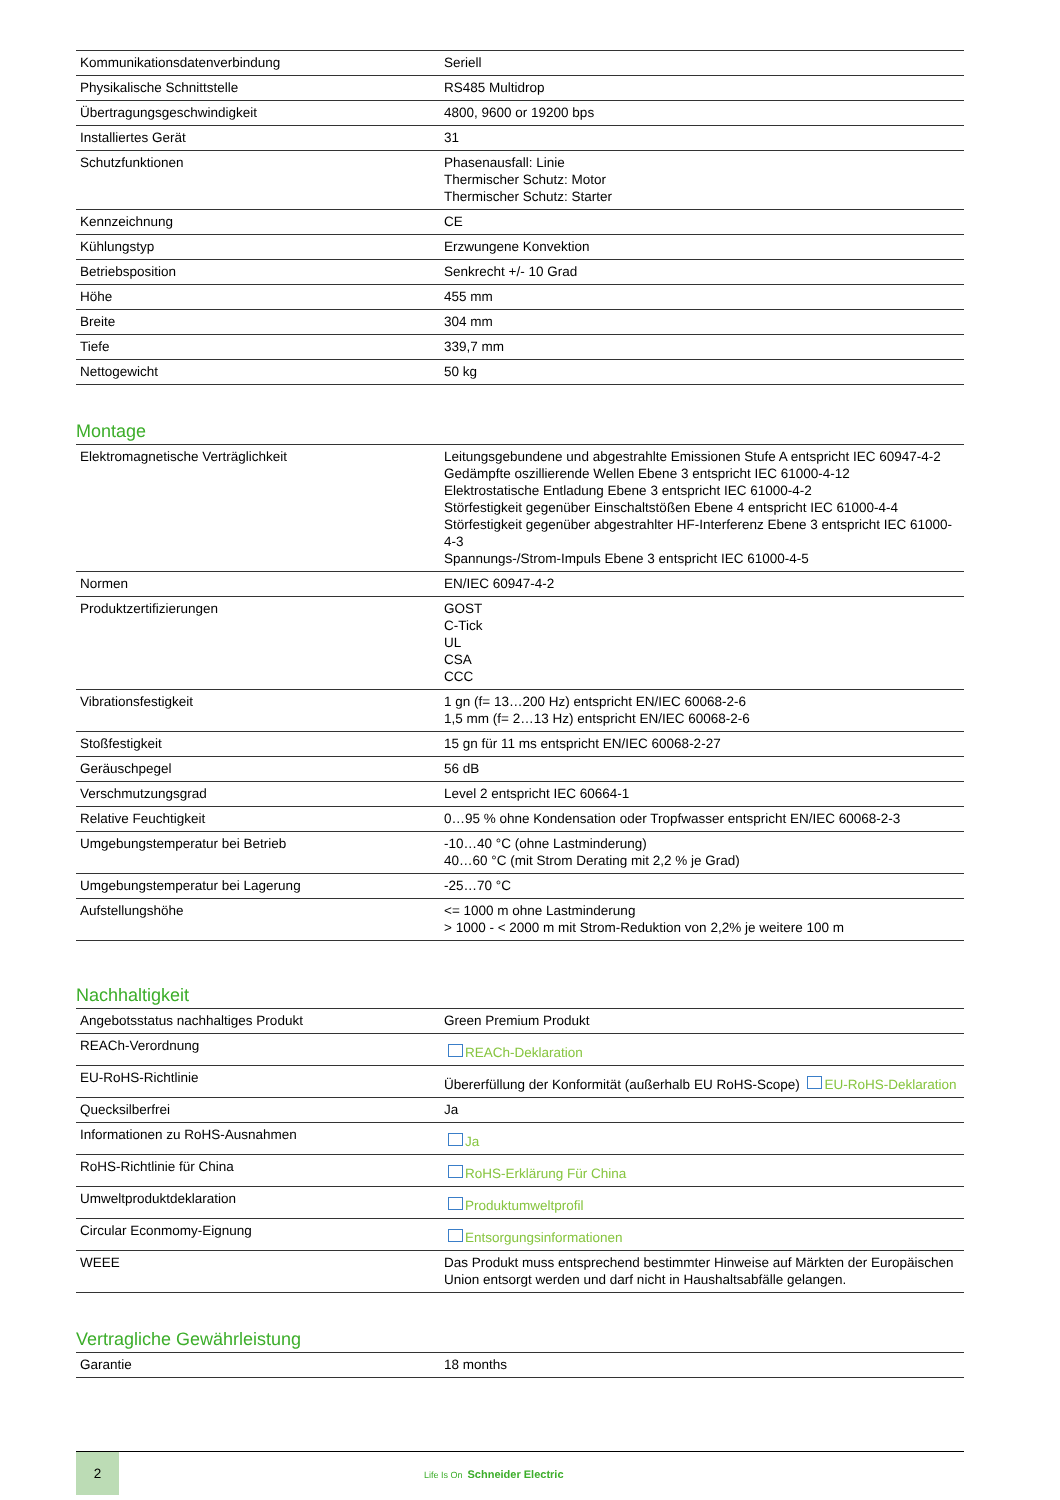| Kommunikationsdatenverbindung | Seriell |
| Physikalische Schnittstelle | RS485 Multidrop |
| Übertragungsgeschwindigkeit | 4800, 9600 or 19200 bps |
| Installiertes Gerät | 31 |
| Schutzfunktionen | Phasenausfall: Linie Thermischer Schutz: Motor Thermischer Schutz: Starter |
| Kennzeichnung | CE |
| Kühlungstyp | Erzwungene Konvektion |
| Betriebsposition | Senkrecht +/- 10 Grad |
| Höhe | 455 mm |
| Breite | 304 mm |
| Tiefe | 339,7 mm |
| Nettogewicht | 50 kg |
Montage
| Elektromagnetische Verträglichkeit | Leitungsgebundene und abgestrahlte Emissionen Stufe A entspricht IEC 60947-4-2 Gedämpfte oszillierende Wellen Ebene 3 entspricht IEC 61000-4-12 Elektrostatische Entladung Ebene 3 entspricht IEC 61000-4-2 Störfestigkeit gegenüber Einschaltstößen Ebene 4 entspricht IEC 61000-4-4 Störfestigkeit gegenüber abgestrahlter HF-Interferenz Ebene 3 entspricht IEC 61000-4-3 Spannungs-/Strom-Impuls Ebene 3 entspricht IEC 61000-4-5 |
| Normen | EN/IEC 60947-4-2 |
| Produktzertifizierungen | GOST C-Tick UL CSA CCC |
| Vibrationsfestigkeit | 1 gn (f= 13…200 Hz) entspricht EN/IEC 60068-2-6 1,5 mm (f= 2…13 Hz) entspricht EN/IEC 60068-2-6 |
| Stoßfestigkeit | 15 gn für 11 ms entspricht EN/IEC 60068-2-27 |
| Geräuschpegel | 56 dB |
| Verschmutzungsgrad | Level 2 entspricht IEC 60664-1 |
| Relative Feuchtigkeit | 0…95 % ohne Kondensation oder Tropfwasser entspricht EN/IEC 60068-2-3 |
| Umgebungstemperatur bei Betrieb | -10…40 °C (ohne Lastminderung) 40…60 °C (mit Strom Derating mit 2,2 % je Grad) |
| Umgebungstemperatur bei Lagerung | -25…70 °C |
| Aufstellungshöhe | <= 1000 m ohne Lastminderung > 1000 - < 2000 m mit Strom-Reduktion von 2,2% je weitere 100 m |
Nachhaltigkeit
| Angebotsstatus nachhaltiges Produkt | Green Premium Produkt |
| REACh-Verordnung | REACh-Deklaration |
| EU-RoHS-Richtlinie | Übererfüllung der Konformität (außerhalb EU RoHS-Scope) EU-RoHS-Deklaration |
| Quecksilberfrei | Ja |
| Informationen zu RoHS-Ausnahmen | Ja |
| RoHS-Richtlinie für China | RoHS-Erklärung Für China |
| Umweltproduktdeklaration | Produktumweltprofil |
| Circular Econmomy-Eignung | Entsorgungsinformationen |
| WEEE | Das Produkt muss entsprechend bestimmter Hinweise auf Märkten der Europäischen Union entsorgt werden und darf nicht in Haushaltsabfälle gelangen. |
Vertragliche Gewährleistung
| Garantie | 18 months |
2
Life Is On Schneider Electric